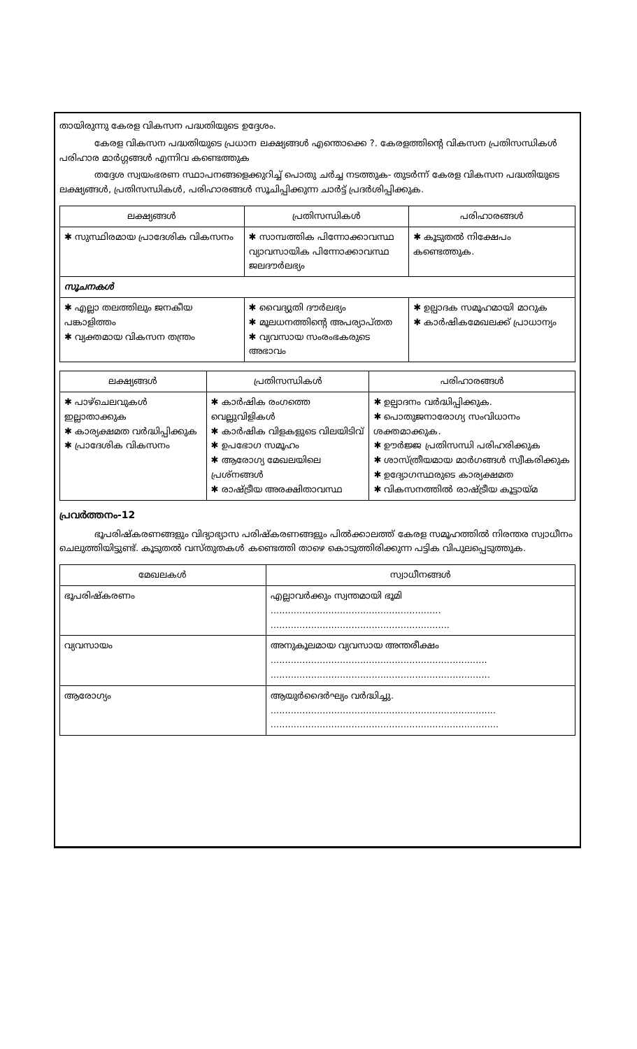തായിരുന്നു കേരള വികസന പദ്ധതിയുടെ ഉദ്ദേശം.
കേരള വികസന പദ്ധതിയുടെ പ്രധാന ലക്ഷ്യങ്ങൾ എന്തൊക്കെ ?. കേരളത്തിന്റെ വികസന പ്രതിസന്ധികൾ പരിഹാര മാർഗ്ഗങ്ങൾ എന്നിവ കണ്ടെത്തുക
തദ്ദേശ സ്വയംഭരണ സ്ഥാപനങ്ങളെക്കുറിച്ച് പൊതു ചർച്ച നടത്തുക- തുടർന്ന് കേരള വികസന പദ്ധതിയുടെ ലക്ഷ്യങ്ങൾ, പ്രതിസന്ധികൾ, പരിഹാരങ്ങൾ സൂചിപ്പിക്കുന്ന ചാർട്ട് പ്രദർശിപ്പിക്കുക.
| ലക്ഷ്യങ്ങൾ | പ്രതിസന്ധികൾ | പരിഹാരങ്ങൾ |
| --- | --- | --- |
| ✱ സുസ്ഥിരമായ പ്രാദേശിക വികസനം | ✱ സാമ്പത്തിക പിന്നോക്കാവസ്ഥ വ്യാവസായിക പിന്നോക്കാവസ്ഥ ജലദൗർലഭ്യം | ✱ കൂടുതൽ നിക്ഷേപം കണ്ടെത്തുക. |
| സൂചനകൾ | | |
| ✱ എല്ലാ തലത്തിലും ജനകീയ പങ്കാളിത്തം ✱ വ്യക്തമായ വികസന തന്ത്രം | ✱ വൈദ്യുതി ദൗർലഭ്യം ✱ മൂലധനത്തിന്റെ അപര്യാപ്തത ✱ വ്യവസായ സംരംഭകരുടെ അഭാവം | ✱ ഉല്പാദക സമൂഹമായി മാറുക ✱ കാർഷികമേഖലക്ക് പ്രാധാന്യം |
| ലക്ഷ്യങ്ങൾ | പ്രതിസന്ധികൾ | പരിഹാരങ്ങൾ |
| --- | --- | --- |
| ✱ പാഴ്ചെലവുകൾ ഇല്ലാതാക്കുക ✱ കാര്യക്ഷമത വർദ്ധിപ്പിക്കുക ✱ പ്രാദേശിക വികസനം | ✱ കാർഷിക രംഗത്തെ വെല്ലുവിളികൾ ✱ കാർഷിക വിളകളുടെ വിലയിടിവ് ✱ ഉപഭോഗ സമൂഹം ✱ ആരോഗ്യ മേഖലയിലെ പ്രശ്നങ്ങൾ ✱ രാഷ്ട്രീയ അരക്ഷിതാവസ്ഥ | ✱ ഉല്പാദനം വർദ്ധിപ്പിക്കുക. ✱ പൊതുജനാരോഗ്യ സംവിധാനം ശക്തമാക്കുക. ✱ ഊർജ്ജ പ്രതിസന്ധി പരിഹരിക്കുക ✱ ശാസ്ത്രീയമായ മാർഗങ്ങൾ സ്വീകരിക്കുക ✱ ഉദ്യോഗസ്ഥരുടെ കാര്യക്ഷമത ✱ വികസനത്തിൽ രാഷ്ട്രീയ കൂട്ടായ്മ |
പ്രവർത്തനം-12
ഭൂപരിഷ്കരണങ്ങളും വിദ്യാഭ്യാസ പരിഷ്കരണങ്ങളും പിൽക്കാലത്ത് കേരള സമൂഹത്തിൽ നിരന്തര സ്വാധീനം ചെലുത്തിയിട്ടുണ്ട്. കൂടുതൽ വസ്തുതകൾ കണ്ടെത്തി താഴെ കൊടുത്തിരിക്കുന്ന പട്ടിക വിപുലപ്പെടുത്തുക.
| മേഖലകൾ | സ്വാധീനങ്ങൾ |
| --- | --- |
| ഭൂപരിഷ്കരണം | എല്ലാവർക്കും സ്വന്തമായി ഭൂമി ........................................................... .............................................................. |
| വ്യവസായം | അനുകൂലമായ വ്യവസായ അന്തരീക്ഷം ........................................................................... ............................................................................ |
| ആരോഗ്യം | ആയുർദൈർഘ്യം വർദ്ധിച്ചു. .............................................................................. ............................................................................... |